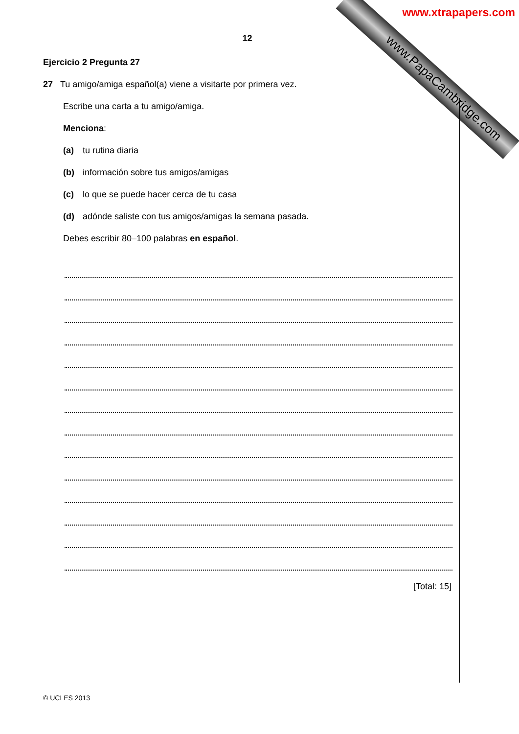www.PapaCambridge.com
www.xtrapapers.com
12
Ejercicio 2 Pregunta 27
27 Tu amigo/amiga español(a) viene a visitarte por primera vez.
Escribe una carta a tu amigo/amiga.
Menciona:
(a) tu rutina diaria
(b) información sobre tus amigos/amigas
(c) lo que se puede hacer cerca de tu casa
(d) adónde saliste con tus amigos/amigas la semana pasada.
Debes escribir 80–100 palabras en español.
[Total: 15]
© UCLES 2013